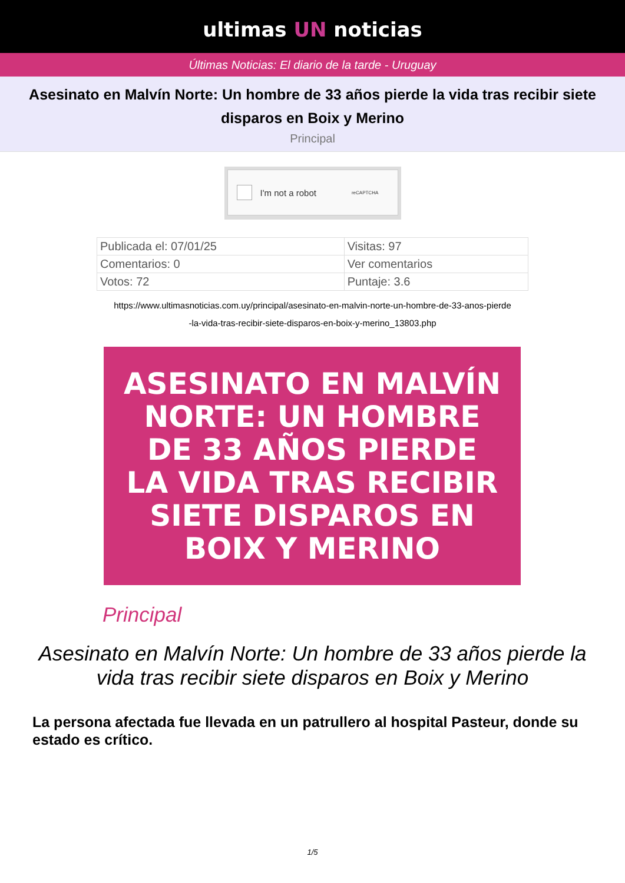ultimas UN noticias
Últimas Noticias: El diario de la tarde - Uruguay
Asesinato en Malvín Norte: Un hombre de 33 años pierde la vida tras recibir siete disparos en Boix y Merino
Principal
I'm not a robot reCAPTCHA
| Publicada el: 07/01/25 | Visitas: 97 |
| Comentarios: 0 | Ver comentarios |
| Votos: 72 | Puntaje: 3.6 |
https://www.ultimasnoticias.com.uy/principal/asesinato-en-malvin-norte-un-hombre-de-33-anos-pierde
-la-vida-tras-recibir-siete-disparos-en-boix-y-merino_13803.php
ASESINATO EN MALVÍN
NORTE: UN HOMBRE
DE 33 AÑOS PIERDE
LA VIDA TRAS RECIBIR
SIETE DISPAROS EN
BOIX Y MERINO
Principal
Asesinato en Malvín Norte: Un hombre de 33 años pierde la vida tras recibir siete disparos en Boix y Merino
La persona afectada fue llevada en un patrullero al hospital Pasteur, donde su estado es crítico.
1/5